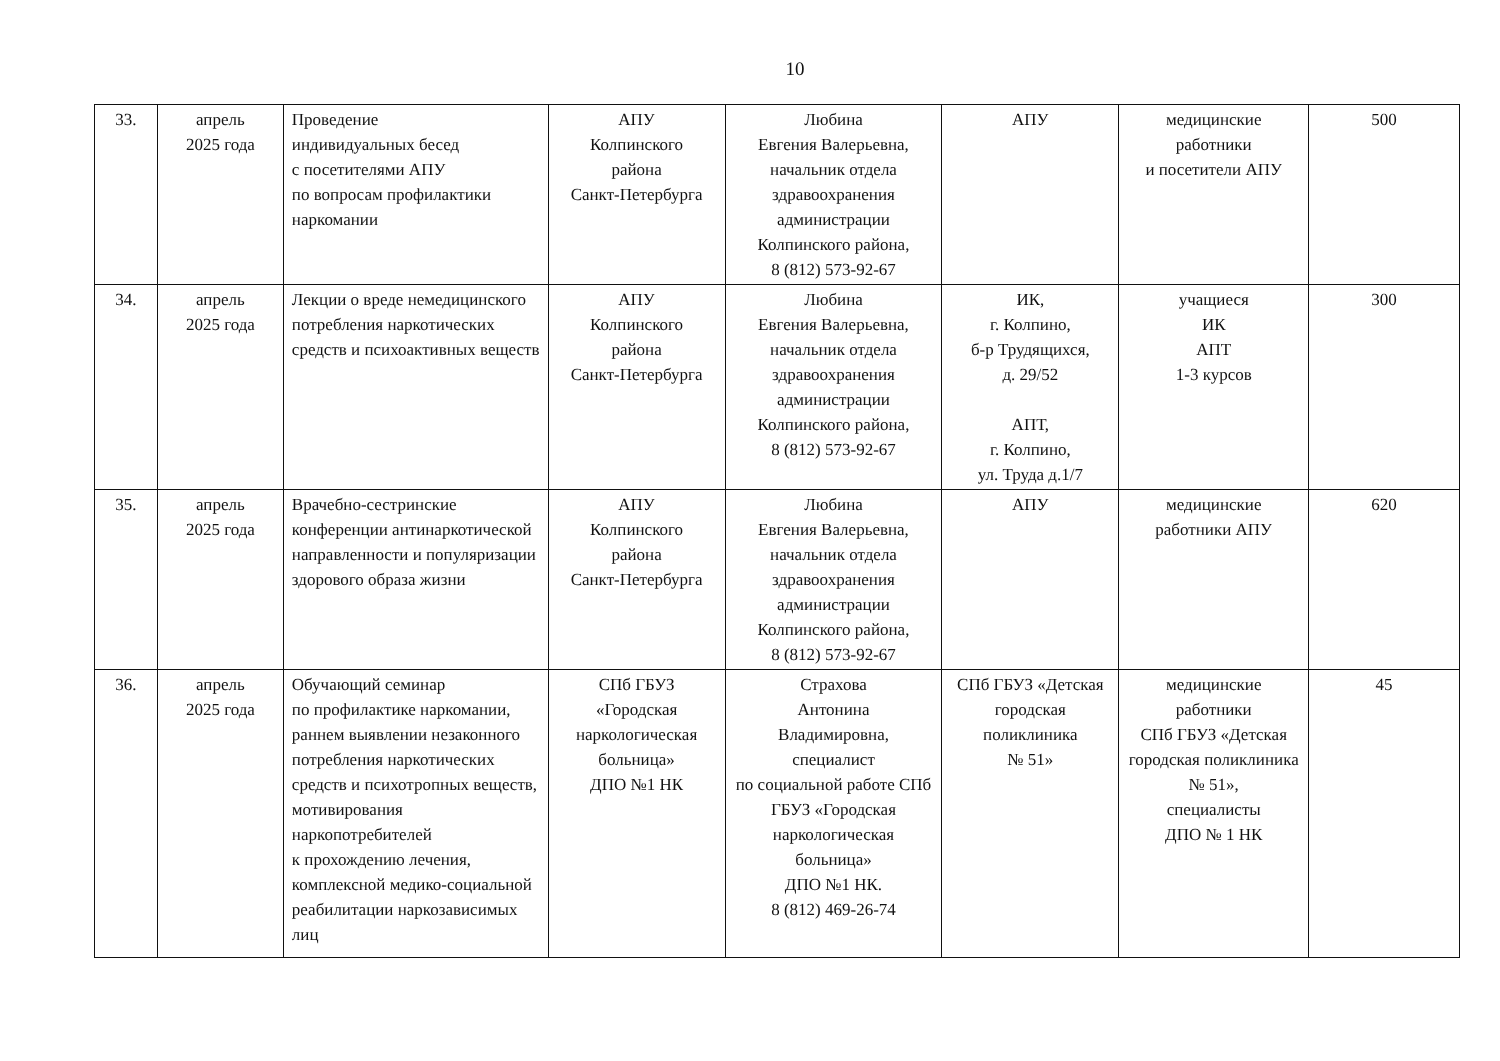10
| 33. | апрель 2025 года | Проведение индивидуальных бесед с посетителями АПУ по вопросам профилактики наркомании | АПУ Колпинского района Санкт-Петербурга | Любина Евгения Валерьевна, начальник отдела здравоохранения администрации Колпинского района, 8 (812) 573-92-67 | АПУ | медицинские работники и посетители АПУ | 500 |
| 34. | апрель 2025 года | Лекции о вреде немедицинского потребления наркотических средств и психоактивных веществ | АПУ Колпинского района Санкт-Петербурга | Любина Евгения Валерьевна, начальник отдела здравоохранения администрации Колпинского района, 8 (812) 573-92-67 | ИК, г. Колпино, б-р Трудящихся, д. 29/52 АПТ, г. Колпино, ул. Труда д.1/7 | учащиеся ИК АПТ 1-3 курсов | 300 |
| 35. | апрель 2025 года | Врачебно-сестринские конференции антинаркотической направленности и популяризации здорового образа жизни | АПУ Колпинского района Санкт-Петербурга | Любина Евгения Валерьевна, начальник отдела здравоохранения администрации Колпинского района, 8 (812) 573-92-67 | АПУ | медицинские работники АПУ | 620 |
| 36. | апрель 2025 года | Обучающий семинар по профилактике наркомании, раннем выявлении незаконного потребления наркотических средств и психотропных веществ, мотивирования наркопотребителей к прохождению лечения, комплексной медико-социальной реабилитации наркозависимых лиц | СПб ГБУЗ «Городская наркологическая больница» ДПО №1 НК | Страхова Антонина Владимировна, специалист по социальной работе СПб ГБУЗ «Городская наркологическая больница» ДПО №1 НК. 8 (812) 469-26-74 | СПб ГБУЗ «Детская городская поликлиника № 51» | медицинские работники СПб ГБУЗ «Детская городская поликлиника № 51», специалисты ДПО № 1 НК | 45 |